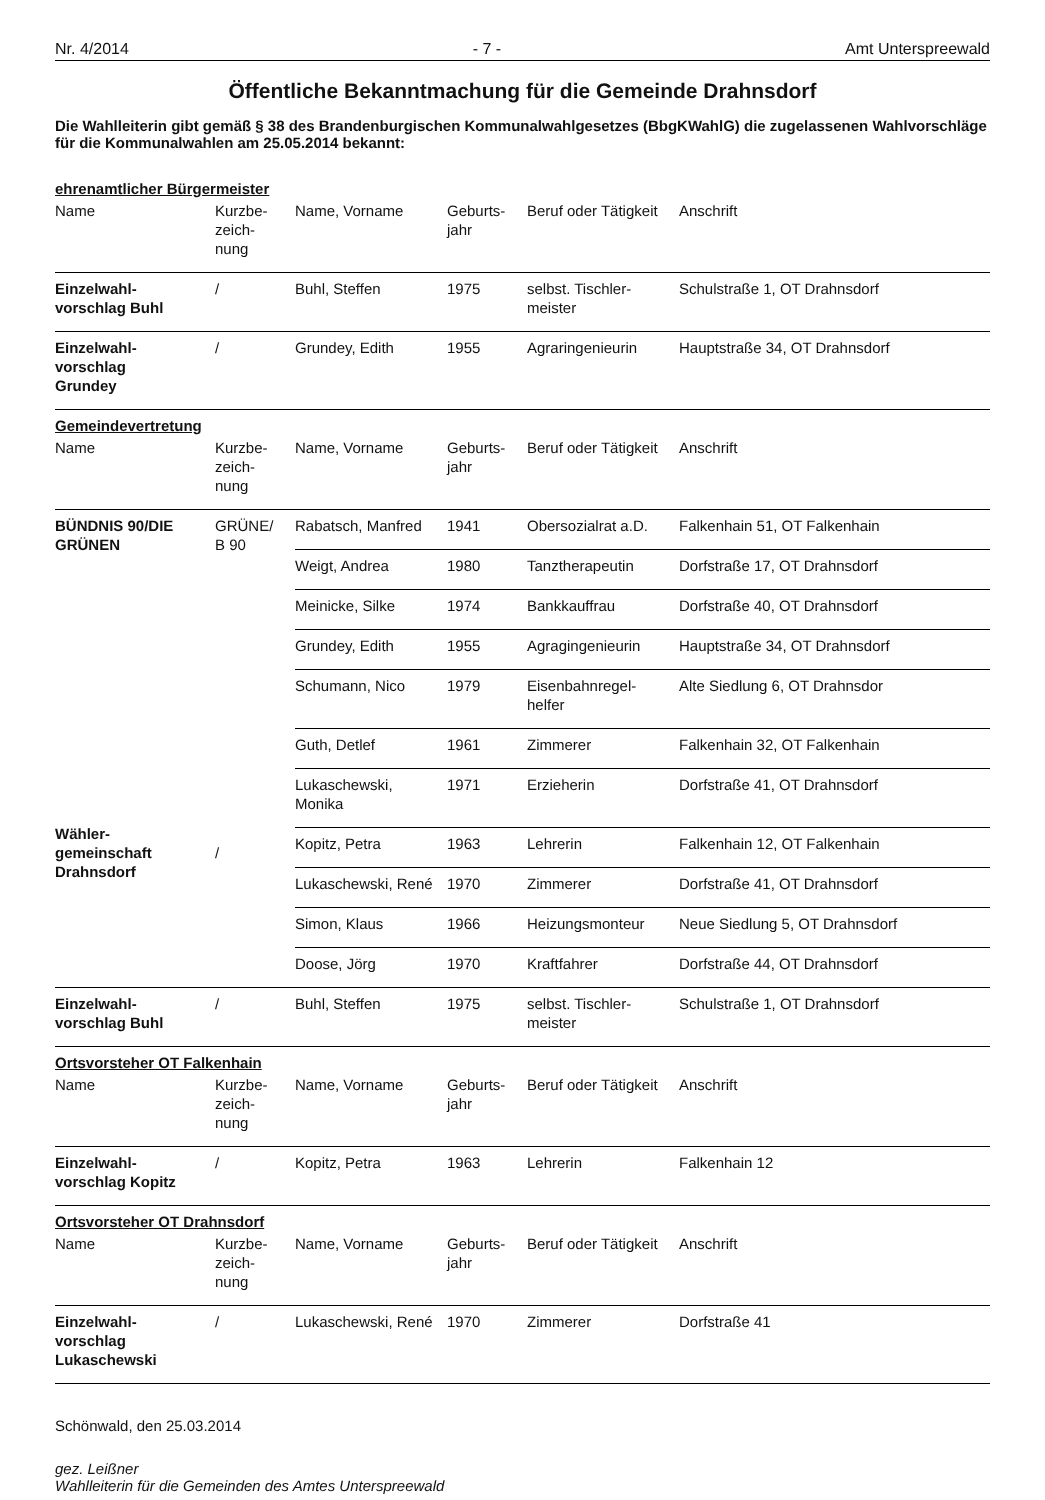Nr. 4/2014 - 7 - Amt Unterspreewald
Öffentliche Bekanntmachung für die Gemeinde Drahnsdorf
Die Wahlleiterin gibt gemäß § 38 des Brandenburgischen Kommunalwahlgesetzes (BbgKWahlG) die zugelassenen Wahlvorschläge für die Kommunalwahlen am 25.05.2014 bekannt:
| ehrenamtlicher Bürgermeister | | | | | |
| Name | Kurzbe- zeich- nung | Name, Vorname | Geburts- jahr | Beruf oder Tätigkeit | Anschrift |
| Einzelwahl- vorschlag Buhl | / | Buhl, Steffen | 1975 | selbst. Tischler- meister | Schulstraße 1, OT Drahnsdorf |
| Einzelwahl- vorschlag Grundey | / | Grundey, Edith | 1955 | Agraringenieurin | Hauptstraße 34, OT Drahnsdorf |
| Gemeindevertretung | | | | | |
| Name | Kurzbe- zeich- nung | Name, Vorname | Geburts- jahr | Beruf oder Tätigkeit | Anschrift |
| BÜNDNIS 90/DIE GRÜNEN | GRÜNE/ B 90 | Rabatsch, Manfred | 1941 | Obersozialrat a.D. | Falkenhain 51, OT Falkenhain |
| | | Weigt, Andrea | 1980 | Tanztherapeutin | Dorfstraße 17, OT Drahnsdorf |
| | | Meinicke, Silke | 1974 | Bankkauffrau | Dorfstraße 40, OT Drahnsdorf |
| | | Grundey, Edith | 1955 | Agragingenieurin | Hauptstraße 34, OT Drahnsdorf |
| | | Schumann, Nico | 1979 | Eisenbahnregel- helfer | Alte Siedlung 6, OT Drahnsdor |
| Wähler- gemeinschaft Drahnsdorf | / | Guth, Detlef | 1961 | Zimmerer | Falkenhain 32, OT Falkenhain |
| | | Lukaschewski, Monika | 1971 | Erzieherin | Dorfstraße 41, OT Drahnsdorf |
| | | Kopitz, Petra | 1963 | Lehrerin | Falkenhain 12, OT Falkenhain |
| | | Lukaschewski, René | 1970 | Zimmerer | Dorfstraße 41, OT Drahnsdorf |
| | | Simon, Klaus | 1966 | Heizungsmonteur | Neue Siedlung 5, OT Drahnsdorf |
| | | Doose, Jörg | 1970 | Kraftfahrer | Dorfstraße 44, OT Drahnsdorf |
| Einzelwahl- vorschlag Buhl | / | Buhl, Steffen | 1975 | selbst. Tischler- meister | Schulstraße 1, OT Drahnsdorf |
| Ortsvorsteher OT Falkenhain | | | | | |
| Name | Kurzbe- zeich- nung | Name, Vorname | Geburts- jahr | Beruf oder Tätigkeit | Anschrift |
| Einzelwahl- vorschlag Kopitz | / | Kopitz, Petra | 1963 | Lehrerin | Falkenhain 12 |
| Ortsvorsteher OT Drahnsdorf | | | | | |
| Name | Kurzbe- zeich- nung | Name, Vorname | Geburts- jahr | Beruf oder Tätigkeit | Anschrift |
| Einzelwahl- vorschlag Lukaschewski | / | Lukaschewski, René | 1970 | Zimmerer | Dorfstraße 41 |
Schönwald, den 25.03.2014
gez. Leißner
Wahlleiterin für die Gemeinden des Amtes Unterspreewald